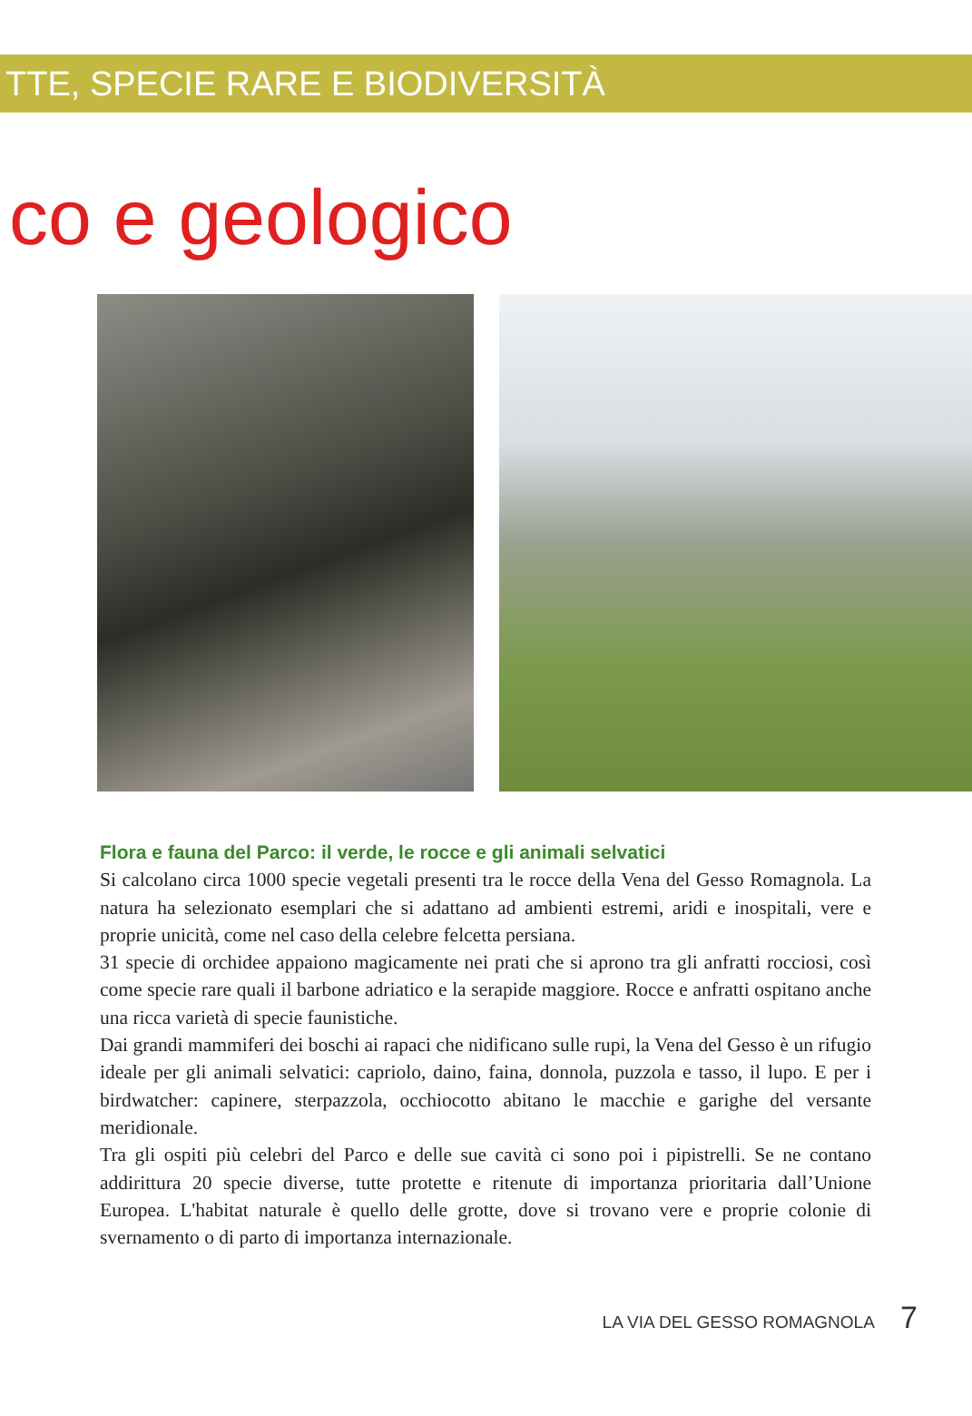TTE, SPECIE RARE E BIODIVERSITÀ
co e geologico
Flora e fauna del Parco: il verde, le rocce e gli animali selvatici
Si calcolano circa 1000 specie vegetali presenti tra le rocce della Vena del Gesso Romagnola. La natura ha selezionato esemplari che si adattano ad ambienti estremi, aridi e inospitali, vere e proprie unicità, come nel caso della celebre felcetta persiana.
31 specie di orchidee appaiono magicamente nei prati che si aprono tra gli anfratti rocciosi, così come specie rare quali il barbone adriatico e la serapide maggiore. Rocce e anfratti ospitano anche una ricca varietà di specie faunistiche.
Dai grandi mammiferi dei boschi ai rapaci che nidificano sulle rupi, la Vena del Gesso è un rifugio ideale per gli animali selvatici: capriolo, daino, faina, donnola, puzzola e tasso, il lupo. E per i birdwatcher: capinere, sterpazzola, occhiocotto abitano le macchie e garighe del versante meridionale.
Tra gli ospiti più celebri del Parco e delle sue cavità ci sono poi i pipistrelli. Se ne contano addirittura 20 specie diverse, tutte protette e ritenute di importanza prioritaria dall’Unione Europea. L'habitat naturale è quello delle grotte, dove si trovano vere e proprie colonie di svernamento o di parto di importanza internazionale.
LA VIA DEL GESSO ROMAGNOLA 7